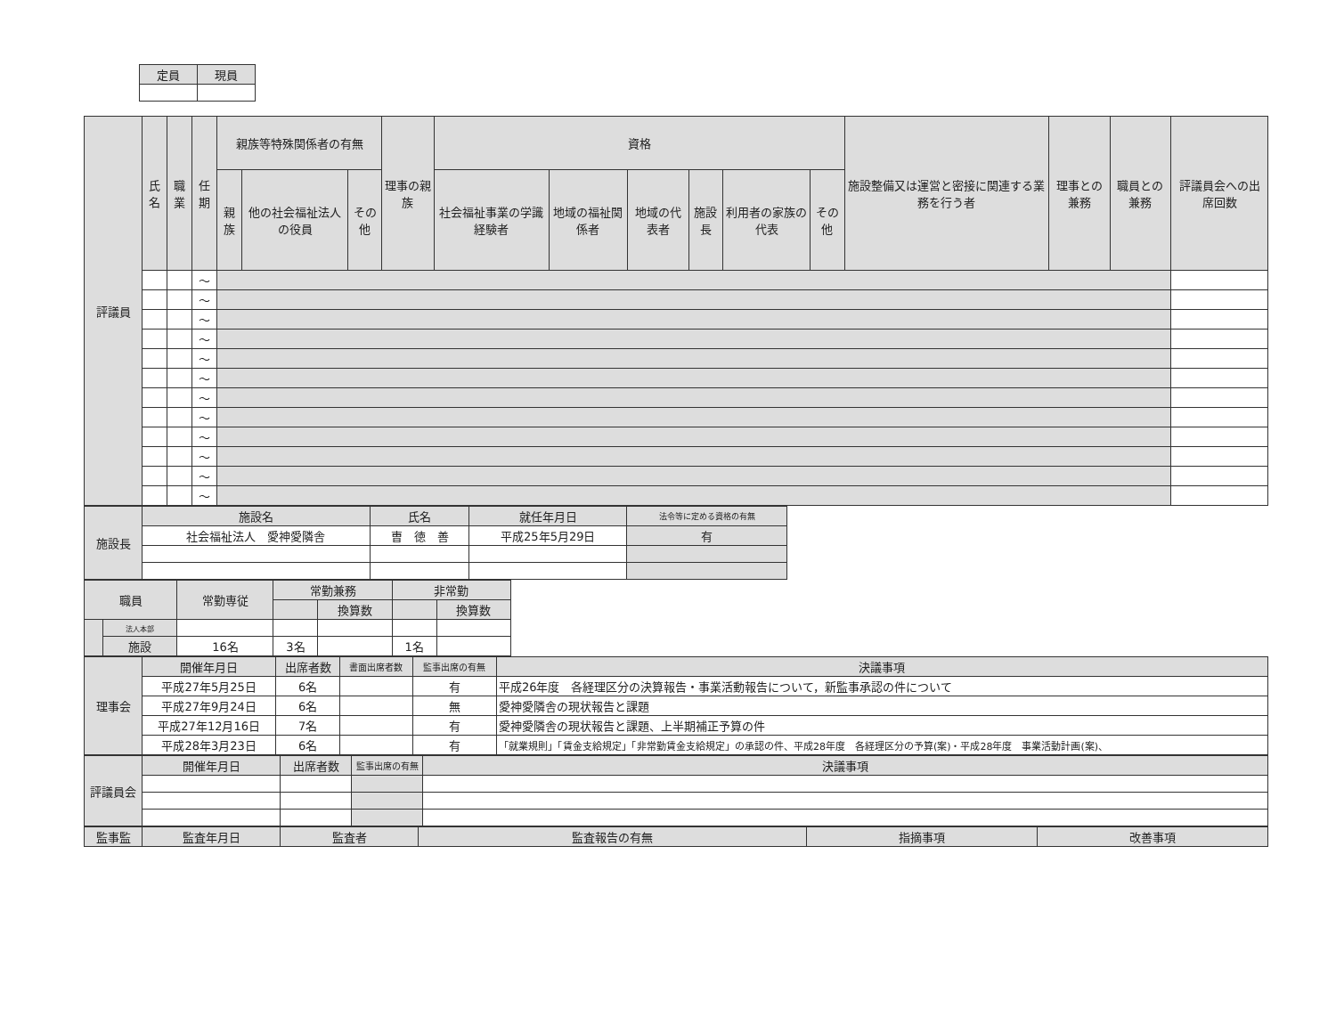| 定員 | 現員 |
| --- | --- |
| 評議員 | 氏名 | 職業 | 任期 | 親族等特殊関係者の有無 | | | 理事の親族 | 資格 | | | | | | 施設整備又は運営と密接に関連する業務を行う者 | 理事との兼務 | 職員との兼務 | 評議員会への出席回数 |
| --- | --- | --- | --- | --- | --- | --- | --- | --- | --- | --- | --- | --- | --- | --- | --- | --- | --- |
| | | | | 親族 | 他の社会福祉法人の役員 | その他 | | 社会福祉事業の学識経験者 | 地域の福祉関係者 | 地域の代表者 | 施設長 | 利用者の家族の代表 | その他 | | | | |
| | | | ～ | | | | | | | | | | | | | | |
| | | | ～ | | | | | | | | | | | | | | |
| | | | ～ | | | | | | | | | | | | | | |
| | | | ～ | | | | | | | | | | | | | | |
| | | | ～ | | | | | | | | | | | | | | |
| | | | ～ | | | | | | | | | | | | | | |
| | | | ～ | | | | | | | | | | | | | | |
| | | | ～ | | | | | | | | | | | | | | |
| | | | ～ | | | | | | | | | | | | | | |
| | | | ～ | | | | | | | | | | | | | | |
| | | | ～ | | | | | | | | | | | | | | |
| | | | ～ | | | | | | | | | | | | | | |
| 施設長 | 施設名 | 氏名 | 就任年月日 | 法令等に定める資格の有無 |
| --- | --- | --- | --- | --- |
| | 社会福祉法人 愛神愛隣舎 | 曺 徳 善 | 平成25年5月29日 | 有 |
| 職員 | | 常勤専従 | 常勤兼務 | | 非常勤 | |
| --- | --- | --- | --- | --- | --- | --- |
| | | | | 換算数 | | 換算数 |
| | 法人本部 | | | | | |
| | 施設 | 16名 | 3名 | | 1名 | |
| 理事会 | 開催年月日 | 出席者数 | 書面出席者数 | 監事出席の有無 | 決議事項 |
| --- | --- | --- | --- | --- | --- |
| | 平成27年5月25日 | 6名 | | 有 | 平成26年度 各経理区分の決算報告・事業活動報告について，新監事承認の件について |
| | 平成27年9月24日 | 6名 | | 無 | 愛神愛隣舎の現状報告と課題 |
| | 平成27年12月16日 | 7名 | | 有 | 愛神愛隣舎の現状報告と課題、上半期補正予算の件 |
| | 平成28年3月23日 | 6名 | | 有 | 「就業規則」「賃金支給規定」「非常勤賃金支給規定」の承認の件、平成28年度 各経理区分の予算(案)・平成28年度 事業活動計画(案)、 |
| 評議員会 | 開催年月日 | 出席者数 | 監事出席の有無 | 決議事項 |
| --- | --- | --- | --- | --- |
| 監事監 | 監査年月日 | 監査者 | 監査報告の有無 | 指摘事項 | 改善事項 |
| --- | --- | --- | --- | --- | --- |